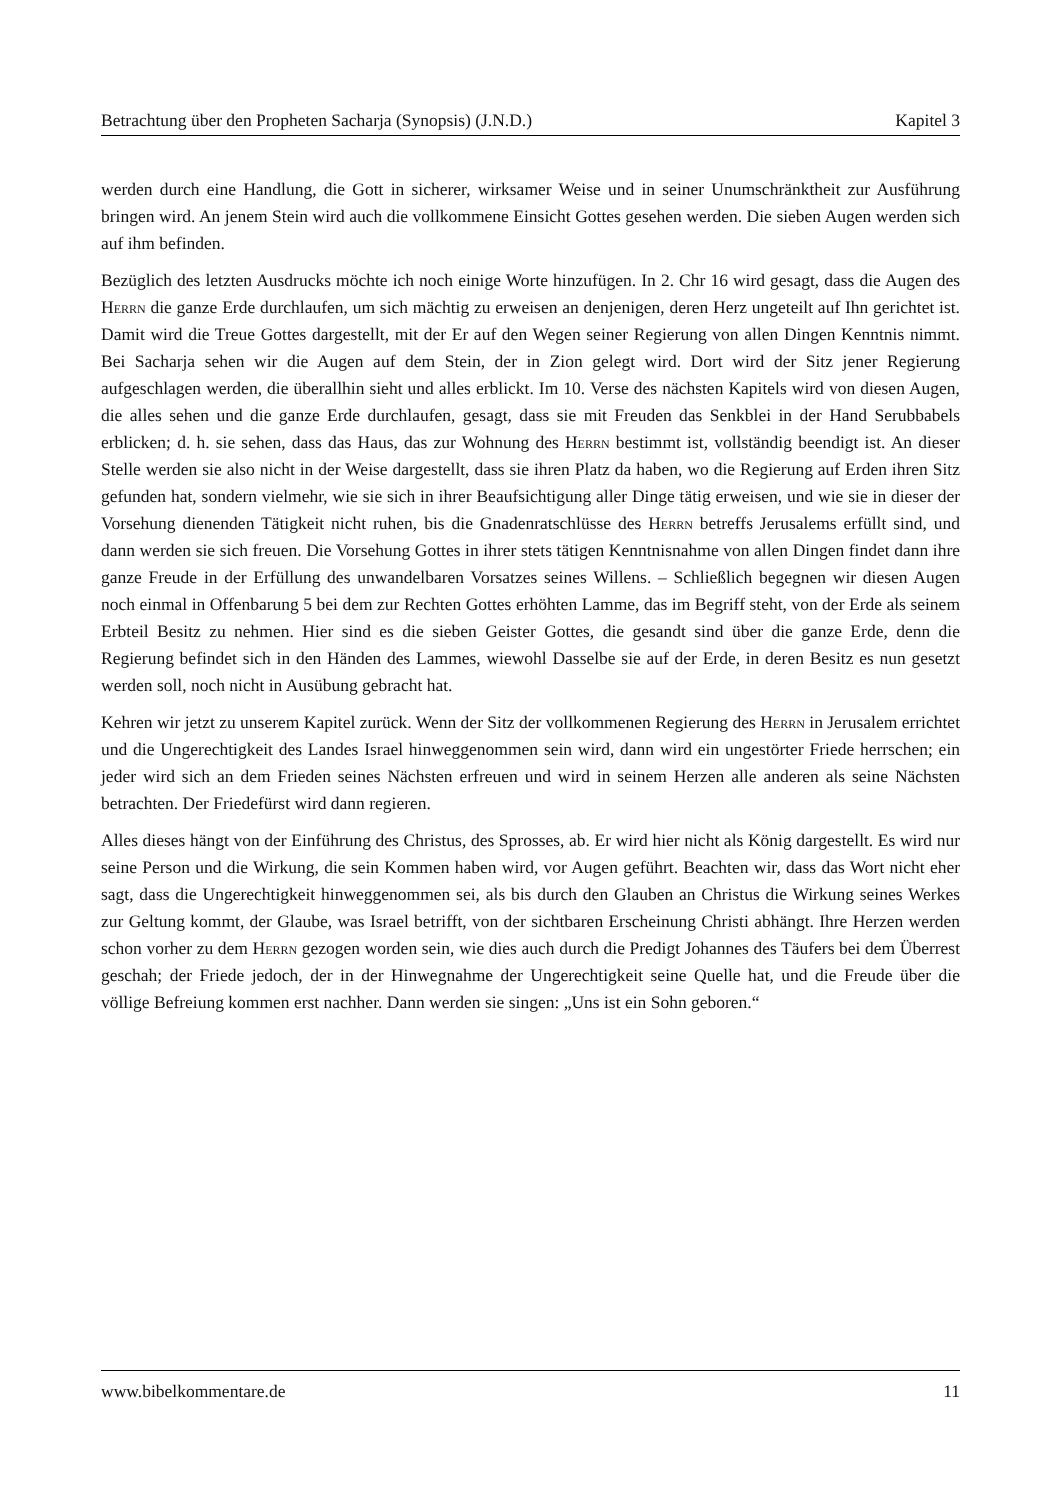Betrachtung über den Propheten Sacharja (Synopsis) (J.N.D.) Kapitel 3
werden durch eine Handlung, die Gott in sicherer, wirksamer Weise und in seiner Unumschränktheit zur Ausführung bringen wird. An jenem Stein wird auch die vollkommene Einsicht Gottes gesehen werden. Die sieben Augen werden sich auf ihm befinden.
Bezüglich des letzten Ausdrucks möchte ich noch einige Worte hinzufügen. In 2. Chr 16 wird gesagt, dass die Augen des Herrn die ganze Erde durchlaufen, um sich mächtig zu erweisen an denjenigen, deren Herz ungeteilt auf Ihn gerichtet ist. Damit wird die Treue Gottes dargestellt, mit der Er auf den Wegen seiner Regierung von allen Dingen Kenntnis nimmt. Bei Sacharja sehen wir die Augen auf dem Stein, der in Zion gelegt wird. Dort wird der Sitz jener Regierung aufgeschlagen werden, die überallhin sieht und alles erblickt. Im 10. Verse des nächsten Kapitels wird von diesen Augen, die alles sehen und die ganze Erde durchlaufen, gesagt, dass sie mit Freuden das Senkblei in der Hand Serubbabels erblicken; d. h. sie sehen, dass das Haus, das zur Wohnung des Herrn bestimmt ist, vollständig beendigt ist. An dieser Stelle werden sie also nicht in der Weise dargestellt, dass sie ihren Platz da haben, wo die Regierung auf Erden ihren Sitz gefunden hat, sondern vielmehr, wie sie sich in ihrer Beaufsichtigung aller Dinge tätig erweisen, und wie sie in dieser der Vorsehung dienenden Tätigkeit nicht ruhen, bis die Gnadenratschlüsse des Herrn betreffs Jerusalems erfüllt sind, und dann werden sie sich freuen. Die Vorsehung Gottes in ihrer stets tätigen Kenntnisnahme von allen Dingen findet dann ihre ganze Freude in der Erfüllung des unwandelbaren Vorsatzes seines Willens. – Schließlich begegnen wir diesen Augen noch einmal in Offenbarung 5 bei dem zur Rechten Gottes erhöhten Lamme, das im Begriff steht, von der Erde als seinem Erbteil Besitz zu nehmen. Hier sind es die sieben Geister Gottes, die gesandt sind über die ganze Erde, denn die Regierung befindet sich in den Händen des Lammes, wiewohl Dasselbe sie auf der Erde, in deren Besitz es nun gesetzt werden soll, noch nicht in Ausübung gebracht hat.
Kehren wir jetzt zu unserem Kapitel zurück. Wenn der Sitz der vollkommenen Regierung des Herrn in Jerusalem errichtet und die Ungerechtigkeit des Landes Israel hinweggenommen sein wird, dann wird ein ungestörter Friede herrschen; ein jeder wird sich an dem Frieden seines Nächsten erfreuen und wird in seinem Herzen alle anderen als seine Nächsten betrachten. Der Friedefürst wird dann regieren.
Alles dieses hängt von der Einführung des Christus, des Sprosses, ab. Er wird hier nicht als König dargestellt. Es wird nur seine Person und die Wirkung, die sein Kommen haben wird, vor Augen geführt. Beachten wir, dass das Wort nicht eher sagt, dass die Ungerechtigkeit hinweggenommen sei, als bis durch den Glauben an Christus die Wirkung seines Werkes zur Geltung kommt, der Glaube, was Israel betrifft, von der sichtbaren Erscheinung Christi abhängt. Ihre Herzen werden schon vorher zu dem Herrn gezogen worden sein, wie dies auch durch die Predigt Johannes des Täufers bei dem Überrest geschah; der Friede jedoch, der in der Hinwegnahme der Ungerechtigkeit seine Quelle hat, und die Freude über die völlige Befreiung kommen erst nachher. Dann werden sie singen: „Uns ist ein Sohn geboren.“
www.bibelkommentare.de 11